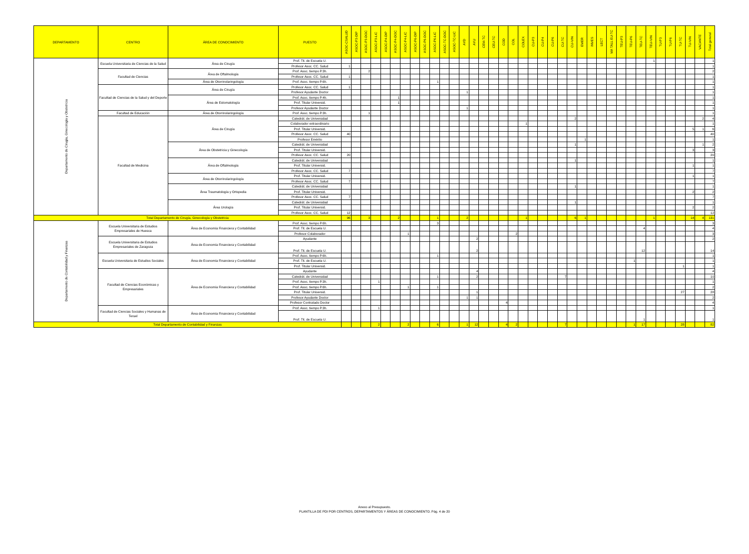| DEPARTAMENTO | CENTRO | ÁREA DE CONOCIMIENTO | PUESTO | ASOC-CSALUD | ASOC-P3-DIP | ASOC-P3-DOC | ASOC-P3-LIC | ASOC-P4-DIP | ASOC-P4-DOC | ASOC-P4-LIC | ASOC-P6-DIP | ASOC-P6-DOC | ASOC-P6-LIC | ASOC-TC-DOC | ASOC-TC-LIC | AYD | AYU | CEM-TC | CEU-TC | COD | COL | COLEX | CU-P3 | CU-P4 | CU-P6 | CU-TC | CU-VIN | EMER | INVES | LECT | MA TALL EU-TC | TEU-P3 | TEU-P6 | TEU-TC | TEU-VIN | TU-P3 | TU-P6 | TU-TC | TU-VIN | VACANTE | Total general |
| --- | --- | --- | --- | --- | --- | --- | --- | --- | --- | --- | --- | --- | --- | --- | --- | --- | --- | --- | --- | --- | --- | --- | --- | --- | --- | --- | --- | --- | --- | --- | --- | --- | --- | --- | --- | --- | --- | --- | --- | --- | --- |
| Departamento de Cirugía, Ginecología y Obstetricia | Escuela Universitaria de Ciencias de la Salud | Área de Cirugía | Prof. Tit. de Escuela U. | | | | | | | | | | | | | | | | | | | | | | | | | | | | | | | | 1 | | | | | | 1 |
| | | | Profesor Asoc. CC. Salud | 1 | | | | | | | | | | | | | | | | | | | | | | | | | | | | | | | | | | | | | 1 |
| | Facultad de Ciencias | Área de Oftalmología | Prof. Asoc. tiempo P.3h. | | | 2 | | | | | | | | | | | | | | | | | | | | | | | | | | | | | | | | | | | 2 |
| | | | Profesor Asoc. CC. Salud | 1 | | | | | | | | | | | | | | | | | | | | | | | | | | | | | | | | | | | | | 1 |
| | | Área de Otorrinolaringología | Prof. Asoc. tiempo P.6h. | | | | | | | | | | 1 | | | | | | | | | | | | | | | | | | | | | | | | | | | | 1 |
| | Facultad de Ciencias de la Salud y del Deporte | Área de Cirugía | Profesor Asoc. CC. Salud | 1 | | | | | | | | | | | | | | | | | | | | | | | | | | | | | | | | | | | | | 1 |
| | | | Profesor Ayudante Doctor | | | | | | | | | | | | | 1 | | | | | | | | | | | | | | | | | | | | | | | | | 1 |
| | | Área de Estomatología | Prof. Asoc. tiempo P.4h. | | | | | | 1 | | | | | | | | | | | | | | | | | | | | | | | | | | | | | | | | 1 |
| | | | Prof. Titular Universid. | | | | | | 1 | | | | | | | | | | | | | | | | | | | | | | | | | | | | | | | | 1 |
| | | | Profesor Ayudante Doctor | | | | | | | | | | | | | 1 | | | | | | | | | | | | | | | | | | | | | | | | | 1 |
| | Facultad de Educación | Área de Otorrinolaringología | Prof. Asoc. tiempo P.3h. | | | 1 | | | | | | | | | | | | | | | | | | | | | | | | | | | | | | | | | | | 1 |
| | Facultad de Medicina | Área de Cirugía | Catedrát. de Universidad | | | | | | | | | | | | | | | | | | | | | | | | 2 | | | | | | | | | | | | | 2 | 4 |
| | | | Colaborador extraordinario | | | | | | | | | | | | | | | | | | | 1 | | | | | | | | | | | | | | | | | | | 1 |
| | | | Prof. Titular Universid. | | | | | | | | | | | | | | | | | | | | | | | | | | | | | | | | | | | | 5 | 1 | 6 |
| | | | Profesor Asoc. CC. Salud | 40 | | | | | | | | | | | | | | | | | | | | | | | | | | | | | | | | | | | | | 40 |
| | | | Profesor Emérito | | | | | | | | | | | | | | | | | | | | | | | | | 1 | | | | | | | | | | | | | 1 |
| | | Área de Obstetricia y Ginecología | Catedrát. de Universidad | | | | | | | | | | | | | | | | | | | | | | | | 1 | | | | | | | | | | | | | 1 | 2 |
| | | | Prof. Titular Universid. | | | | | | | | | | | | | | | | | | | | | | | | | | | | | | | | | | | | 3 | | 3 |
| | | | Profesor Asoc. CC. Salud | 20 | | | | | | | | | | | | | | | | | | | | | | | | | | | | | | | | | | | | | 20 |
| | | Área de Oftalmología | Catedrát. de Universidad | | | | | | | | | | | | | | | | | | | | | | | | 1 | | | | | | | | | | | | | | 1 |
| | | | Prof. Titular Universid. | | | | | | | | | | | | | | | | | | | | | | | | | | | | | | | | | | | | 1 | | 1 |
| | | | Profesor Asoc. CC. Salud | 7 | | | | | | | | | | | | | | | | | | | | | | | | | | | | | | | | | | | | | 7 |
| | | Área de Otorrinolaringología | Prof. Titular Universid. | | | | | | | | | | | | | | | | | | | | | | | | | | | | | | | | | | | | 1 | | 1 |
| | | | Profesor Asoc. CC. Salud | 7 | | | | | | | | | | | | | | | | | | | | | | | | | | | | | | | | | | | | | 7 |
| | | Área Traumatología y Ortopedia | Catedrát. de Universidad | | | | | | | | | | | | | | | | | | | | | | | | 1 | | | | | | | | | | | | | | 1 |
| | | | Prof. Titular Universid. | | | | | | | | | | | | | | | | | | | | | | | | | | | | | | | | | | | | 2 | | 2 |
| | | | Profesor Asoc. CC. Salud | 7 | | | | | | | | | | | | | | | | | | | | | | | | | | | | | | | | | | | | | 7 |
| | | Área Urología | Catedrát. de Universidad | | | | | | | | | | | | | | | | | | | | | | | | 1 | | | | | | | | | | | | | | 1 |
| | | | Prof. Titular Universid. | | | | | | | | | | | | | | | | | | | | | | | | | | | | | | | | | | | | 2 | | 2 |
| | | | Profesor Asoc. CC. Salud | 12 | | | | | | | | | | | | | | | | | | | | | | | | | | | | | | | | | | | | | 12 |
| Total Departamento de Cirugía, Ginecología y Obstetricia | | | | 96 | | 3 | | | 2 | | | | 1 | | | 2 | | | | | | 1 | | | | | 6 | 1 | | | | | | | 1 | | | | 14 | 4 | 131 |
| Departamento de Contabilidad y Finanzas | Escuela Universitaria de Estudios Empresariales de Huesca | Área de Economía Financiera y Contabilidad | Prof. Asoc. tiempo P.6h. | | | | | | | | | | 3 | | | | | | | | | | | | | | | | | | | | | | | | | | | | 3 |
| | | | Prof. Tit. de Escuela U. | | | | | | | | | | | | | | | | | | | | | | | | | | | | | | | 4 | | | | | | | 4 |
| | | | Profesor Colaborador | | | | | | | 1 | | | | | | | | | | | 2 | | | | | | | | | | | | | | | | | | | | 3 |
| | Escuela Universitaria de Estudios Empresariales de Zaragoza | Área de Economía Financiera y Contabilidad | Ayudante | | | | | | | | | | | | | | 2 | | | | | | | | | | | | | | | | | | | | | | | | 2 |
| | | | Prof. Tit. de Escuela U. | | | | | | | | | | | | | | 2 | | | | | | | | | | | | | | | | | 12 | | | | | | | 14 |
| | Escuela Universitaria de Estudios Sociales | Área de Economía Financiera y Contabilidad | Prof. Asoc. tiempo P.6h. | | | | | | | | | | 1 | | | | | | | | | | | | | | | | | | | | | | | | | | | | 1 |
| | | | Prof. Tit. de Escuela U. | | | | | | | | | | | | | | | | | | | | | | | | | | | | | | 1 | | | | | | | | 1 |
| | | | Prof. Titular Universid. | | | | | | | | | | | | | | | | | | | | | | | | | | | | | | | | | | | 1 | | | 1 |
| | Facultad de Ciencias Económicas y Empresariales | Área de Economía Financiera y Contabilidad | Ayudante | | | | | | | | | | | | | | 4 | | | | | | | | | | | | | | | | | | | | | | | | 4 |
| | | | Catedrát. de Universidad | | | | | | | | | | 1 | | | | 2 | | | | | | | | | 7 | | | | | | | | | | | | | | | 10 |
| | | | Prof. Asoc. tiempo P.3h. | | | | 1 | | | | | | | | | | | | | | | | | | | | | | | | | | | | | | | | | | 1 |
| | | | Prof. Asoc. tiempo P.6h. | | | | | | | 1 | | | 1 | | | | | | | | | | | | | | | | | | | | | | | | | | | | 2 |
| | | | Prof. Titular Universid. | | | | | | | | | | | | | | 1 | | | | | | | | | | | | | | | | | | | | | 27 | | | 28 |
| | | | Profesor Ayudante Doctor | | | | | | | | | | | | | 1 | 1 | | | | | | | | | | | | | | | | | | | | | | | | 2 |
| | | | Profesor Contratado Doctor | | | | | | | | | | | | | | | | | 4 | | | | | | | | | | | | | | | | | | | | | 4 |
| | Facultad de Ciencias Sociales y Humanas de Teruel | Área de Economía Financiera y Contabilidad | Prof. Asoc. tiempo P.3h. | | | | 1 | | | | | | | | | | | | | | | | | | | | | | | | | | | | | | | | | | 1 |
| | | | Prof. Tit. de Escuela U. | | | | | | | | | | | | | | | | | | | | | | | | | | | | | | | 1 | | | | | | | 1 |
| Total Departamento de Contabilidad y Finanzas | | | | | | | 2 | | | 2 | | | 6 | | | 1 | 12 | | | 4 | 2 | | | | | 7 | | | | | | | 1 | 17 | | | | 28 | | | 82 |
Anexo al Presupuesto.
PLANTILLA DE PDI POR CENTROS, DEPARTAMENTOS Y ÁREAS DE CONOCIMIENTO. Pág. 4 de 20